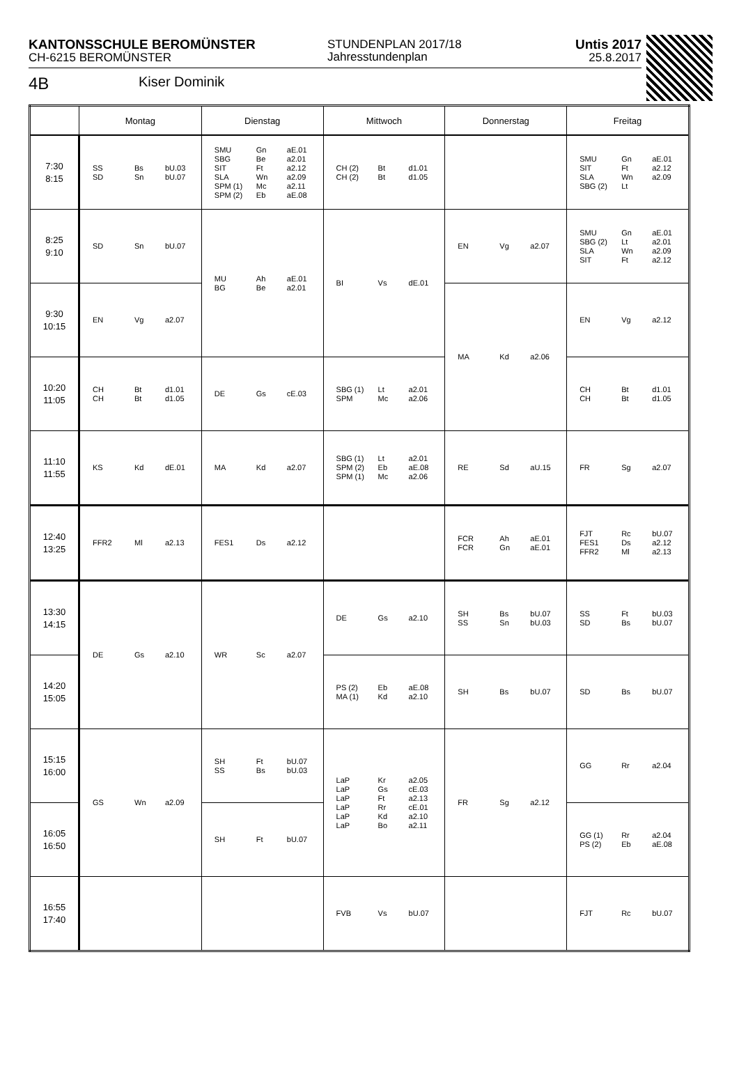KANTONSSCHULE BEROMÜNSTER
CH-6215 BEROMÜNSTER
STUNDENPLAN 2017/18
Jahresstundenplan
Untis 2017
25.8.2017
4B Kiser Dominik
| | Montag | Dienstag | Mittwoch | Donnerstag | Freitag |
| --- | --- | --- | --- | --- | --- |
| 7:30 8:15 | SS Bs bU.03 SD Sn bU.07 | SMU Gn aE.01 SBG Be a2.01 SIT Ft a2.12 SLA Wn a2.09 SPM (1) Mc a2.11 SPM (2) Eb aE.08 | CH (2) Bt d1.01 CH (2) Bt d1.05 | | SMU Gn aE.01 SIT Ft a2.12 SLA Wn a2.09 SBG (2) Lt |
| 8:25 9:10 | SD Sn bU.07 | MU Ah aE.01 BG Be a2.01 | BI Vs dE.01 | EN Vg a2.07 | SMU Gn aE.01 SBG (2) Lt a2.01 SLA Wn a2.09 SIT Ft a2.12 |
| 9:30 10:15 | EN Vg a2.07 | | | MA Kd a2.06 | EN Vg a2.12 |
| 10:20 11:05 | CH Bt d1.01 CH Bt d1.05 | DE Gs cE.03 | SBG (1) Lt a2.01 SPM Mc a2.06 | | CH Bt d1.01 CH Bt d1.05 |
| 11:10 11:55 | KS Kd dE.01 | MA Kd a2.07 | SBG (1) Lt a2.01 SPM (2) Eb aE.08 SPM (1) Mc a2.06 | RE Sd aU.15 | FR Sg a2.07 |
| 12:40 13:25 | FFR2 Ml a2.13 | FES1 Ds a2.12 | | FCR Ah aE.01 FCR Gn aE.01 | FJT Rc bU.07 FES1 Ds a2.12 FFR2 Ml a2.13 |
| 13:30 14:15 | DE Gs a2.10 | WR Sc a2.07 | DE Gs a2.10 | SH Bs bU.07 SS Sn bU.03 | SS Ft bU.03 SD Bs bU.07 |
| 14:20 15:05 | | | PS (2) Eb aE.08 MA (1) Kd a2.10 | SH Bs bU.07 | SD Bs bU.07 |
| 15:15 16:00 | GS Wn a2.09 | SH Ft bU.07 SS Bs bU.03 | LaP Kr a2.05 LaP Gs cE.03 LaP Ft a2.13 LaP Rr cE.01 LaP Kd a2.10 LaP Bo a2.11 | FR Sg a2.12 | GG Rr a2.04 |
| 16:05 16:50 | | SH Ft bU.07 | | | GG (1) Rr a2.04 PS (2) Eb aE.08 |
| 16:55 17:40 | | | FVB Vs bU.07 | | FJT Rc bU.07 |